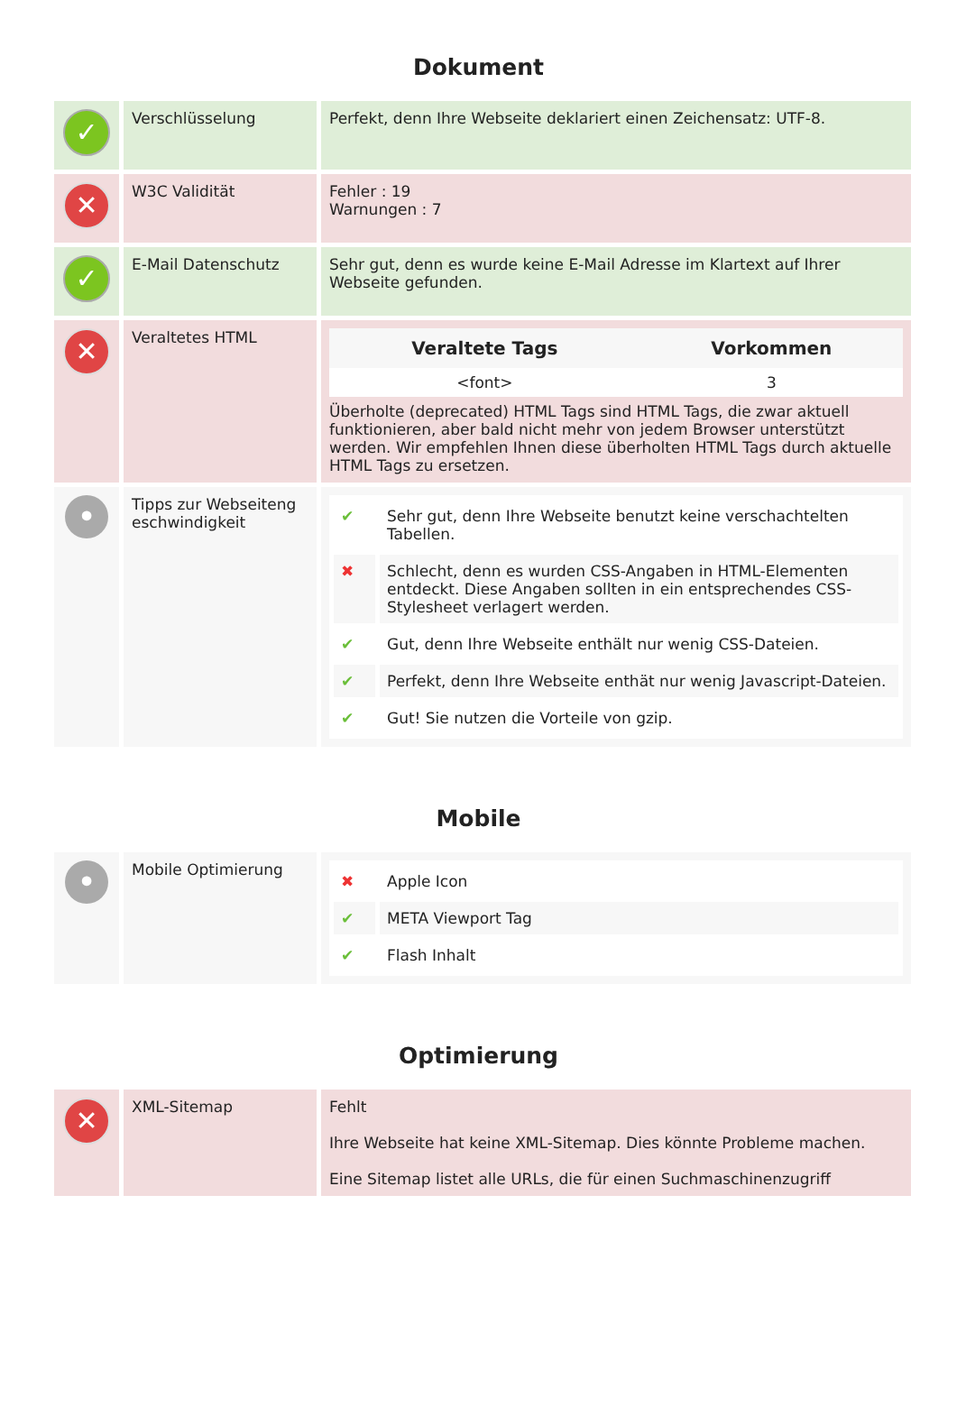Dokument
| ✓ | Verschlüsselung | Perfekt, denn Ihre Webseite deklariert einen Zeichensatz: UTF-8. |
| ✕ | W3C Validität | Fehler : 19 Warnungen : 7 |
| ✓ | E-Mail Datenschutz | Sehr gut, denn es wurde keine E-Mail Adresse im Klartext auf Ihrer Webseite gefunden. |
| ✕ | Veraltetes HTML | / Veraltete Tags / Vorkommen / / --- / --- / / <font> / 3 / Überholte (deprecated) HTML Tags sind HTML Tags, die zwar aktuell funktionieren, aber bald nicht mehr von jedem Browser unterstützt werden. Wir empfehlen Ihnen diese überholten HTML Tags durch aktuelle HTML Tags zu ersetzen. |
| • | Tipps zur Webseiteng eschwindigkeit | / ✔ / Sehr gut, denn Ihre Webseite benutzt keine verschachtelten Tabellen. / / ✖ / Schlecht, denn es wurden CSS-Angaben in HTML-Elementen entdeckt. Diese Angaben sollten in ein entsprechendes CSS-Stylesheet verlagert werden. / / ✔ / Gut, denn Ihre Webseite enthält nur wenig CSS-Dateien. / / ✔ / Perfekt, denn Ihre Webseite enthät nur wenig Javascript-Dateien. / / ✔ / Gut! Sie nutzen die Vorteile von gzip. / |
Mobile
| • | Mobile Optimierung | / ✖ / Apple Icon / / ✔ / META Viewport Tag / / ✔ / Flash Inhalt / |
Optimierung
| ✕ | XML-Sitemap | Fehlt Ihre Webseite hat keine XML-Sitemap. Dies könnte Probleme machen. Eine Sitemap listet alle URLs, die für einen Suchmaschinenzugriff |